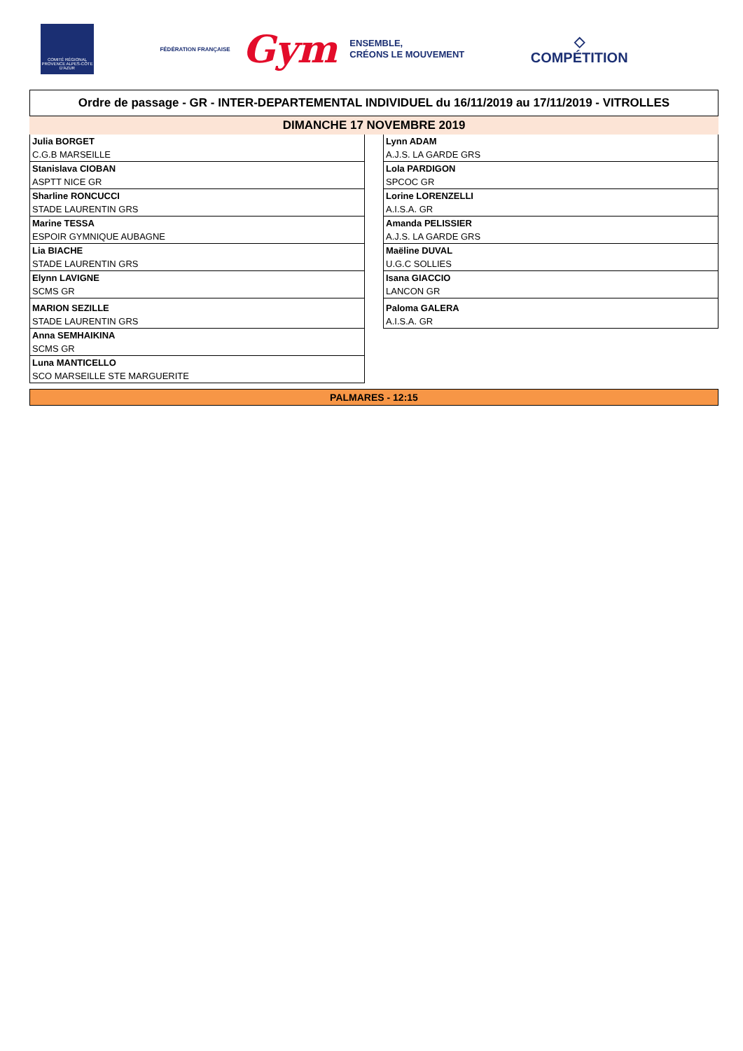COMITÉ RÉGIONAL PROVENCE ALPES-CÔTE D'AZUR
FÉDÉRATION FRANÇAISE Gym
ENSEMBLE,
CRÉONS LE MOUVEMENT
◇
COMPÉTITION
Ordre de passage - GR - INTER-DEPARTEMENTAL INDIVIDUEL du 16/11/2019 au 17/11/2019 - VITROLLES
DIMANCHE 17 NOVEMBRE 2019
| Julia BORGET |
| C.G.B MARSEILLE |
| Stanislava CIOBAN |
| ASPTT NICE GR |
| Sharline RONCUCCI |
| STADE LAURENTIN GRS |
| Marine TESSA |
| ESPOIR GYMNIQUE AUBAGNE |
| Lia BIACHE |
| STADE LAURENTIN GRS |
| Elynn LAVIGNE |
| SCMS GR |
| MARION SEZILLE |
| STADE LAURENTIN GRS |
| Anna SEMHAIKINA |
| SCMS GR |
| Luna MANTICELLO |
| SCO MARSEILLE STE MARGUERITE |
| Lynn ADAM |
| A.J.S. LA GARDE GRS |
| Lola PARDIGON |
| SPCOC GR |
| Lorine LORENZELLI |
| A.I.S.A. GR |
| Amanda PELISSIER |
| A.J.S. LA GARDE GRS |
| Maëline DUVAL |
| U.G.C SOLLIES |
| Isana GIACCIO |
| LANCON GR |
| Paloma GALERA |
| A.I.S.A. GR |
PALMARES - 12:15